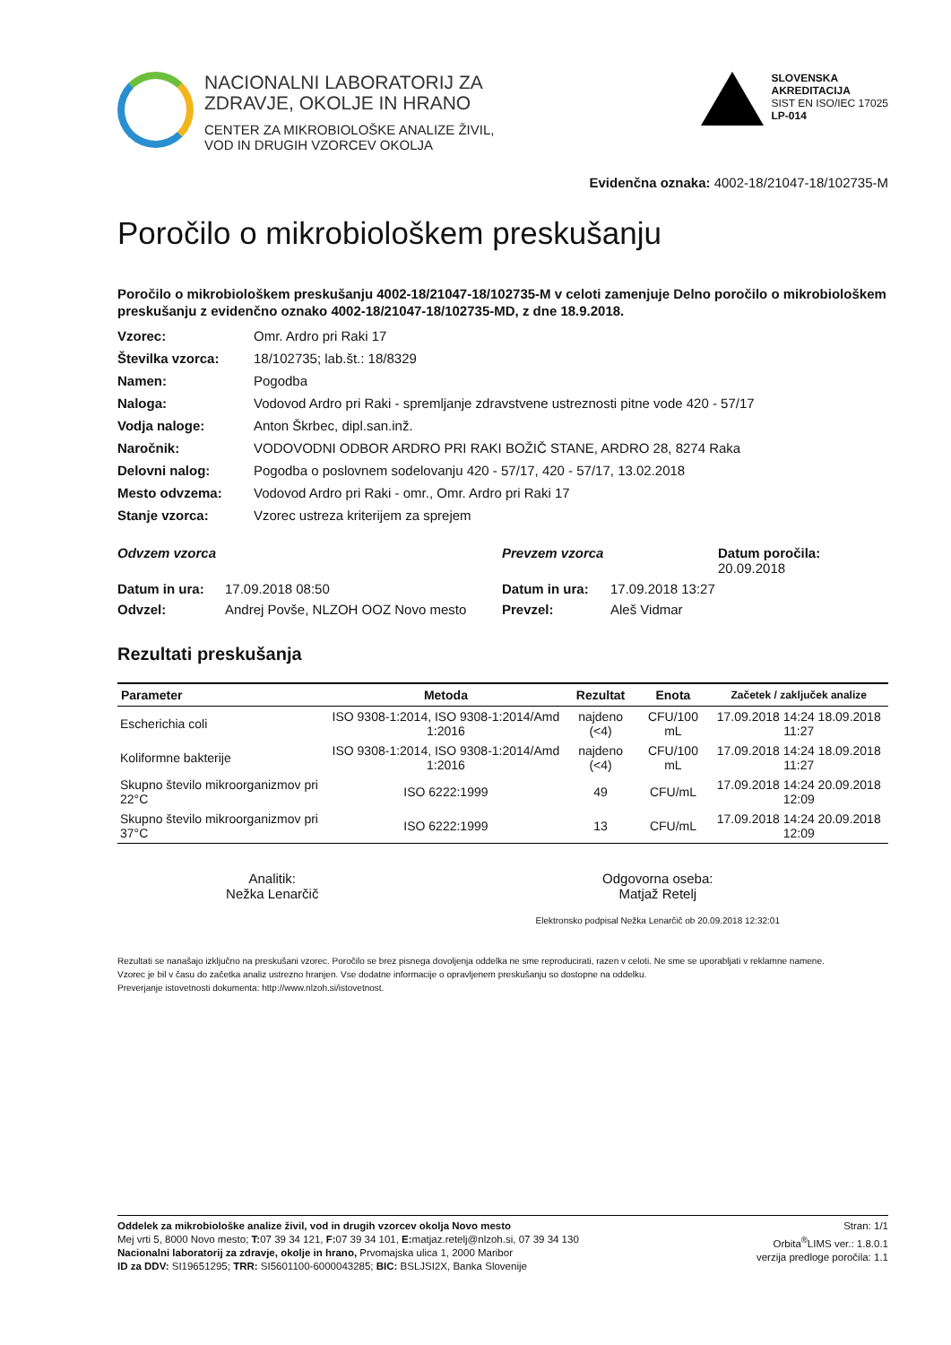NACIONALNI LABORATORIJ ZA
ZDRAVJE, OKOLJE IN HRANO
CENTER ZA MIKROBIOLOŠKE ANALIZE ŽIVIL,
VOD IN DRUGIH VZORCEV OKOLJA
SLOVENSKA
AKREDITACIJA
SIST EN ISO/IEC 17025
LP-014
Evidenčna oznaka: 4002-18/21047-18/102735-M
Poročilo o mikrobiološkem preskušanju
Poročilo o mikrobiološkem preskušanju 4002-18/21047-18/102735-M v celoti zamenjuje Delno poročilo o mikrobiološkem preskušanju z evidenčno oznako 4002-18/21047-18/102735-MD, z dne 18.9.2018.
Vzorec:
Omr. Ardro pri Raki 17
Številka vzorca:
18/102735; lab.št.: 18/8329
Namen:
Pogodba
Naloga:
Vodovod Ardro pri Raki - spremljanje zdravstvene ustreznosti pitne vode 420 - 57/17
Vodja naloge:
Anton Škrbec, dipl.san.inž.
Naročnik:
VODOVODNI ODBOR ARDRO PRI RAKI BOŽIČ STANE, ARDRO 28, 8274 Raka
Delovni nalog:
Pogodba o poslovnem sodelovanju 420 - 57/17, 420 - 57/17, 13.02.2018
Mesto odvzema:
Vodovod Ardro pri Raki - omr., Omr. Ardro pri Raki 17
Stanje vzorca:
Vzorec ustreza kriterijem za sprejem
Odvzem vzorca
Prevzem vzorca
Datum poročila: 20.09.2018
Datum in ura:
17.09.2018 08:50
Datum in ura:
17.09.2018 13:27
Odvzel:
Andrej Povše, NLZOH OOZ Novo mesto
Prevzel:
Aleš Vidmar
Rezultati preskušanja
| Parameter | Metoda | Rezultat | Enota | Začetek / zaključek analize |
| --- | --- | --- | --- | --- |
| Escherichia coli | ISO 9308-1:2014, ISO 9308-1:2014/Amd 1:2016 | najdeno (<4) | CFU/100 mL | 17.09.2018 14:24 18.09.2018 11:27 |
| Koliformne bakterije | ISO 9308-1:2014, ISO 9308-1:2014/Amd 1:2016 | najdeno (<4) | CFU/100 mL | 17.09.2018 14:24 18.09.2018 11:27 |
| Skupno število mikroorganizmov pri 22°C | ISO 6222:1999 | 49 | CFU/mL | 17.09.2018 14:24 20.09.2018 12:09 |
| Skupno število mikroorganizmov pri 37°C | ISO 6222:1999 | 13 | CFU/mL | 17.09.2018 14:24 20.09.2018 12:09 |
Analitik:
Nežka Lenarčič
Odgovorna oseba:
Matjaž Retelj
Elektronsko podpisal Nežka Lenarčič ob 20.09.2018 12:32:01
Rezultati se nanašajo izključno na preskušani vzorec. Poročilo se brez pisnega dovoljenja oddelka ne sme reproducirati, razen v celoti. Ne sme se uporabljati v reklamne namene.
Vzorec je bil v času do začetka analiz ustrezno hranjen. Vse dodatne informacije o opravljenem preskušanju so dostopne na oddelku.
Preverjanje istovetnosti dokumenta: http://www.nlzoh.si/istovetnost.
Oddelek za mikrobiološke analize živil, vod in drugih vzorcev okolja Novo mesto
Mej vrti 5, 8000 Novo mesto; T: 07 39 34 121, F: 07 39 34 101, E: matjaz.retelj@nlzoh.si, 07 39 34 130
Nacionalni laboratorij za zdravje, okolje in hrano, Prvomajska ulica 1, 2000 Maribor
ID za DDV: SI19651295; TRR: SI5601100-6000043285; BIC: BSLJSI2X, Banka Slovenije
Stran: 1/1
Orbita<sup>®</sup>LIMS ver.: 1.8.0.1
verzija predloge poročila: 1.1